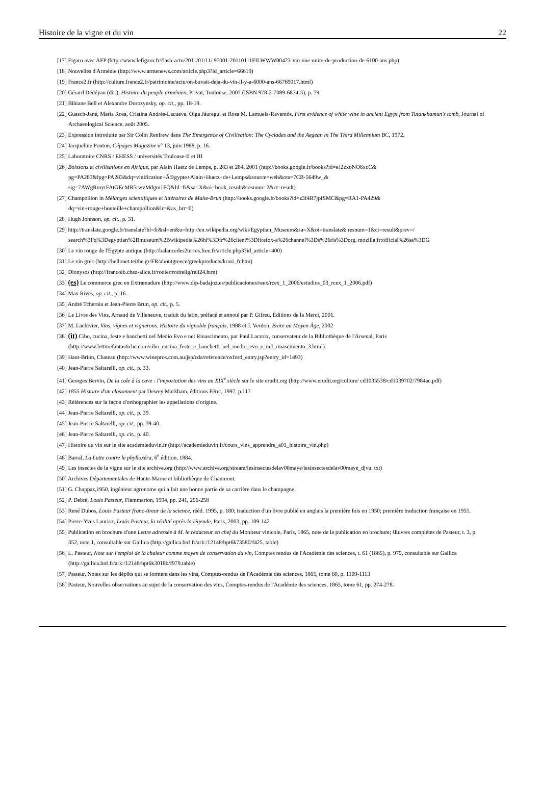Histoire de la vigne et du vin 22
[17] Figaro avec AFP (http://www.lefigaro.fr/flash-actu/2011/01/11/ 97001-20110111FILWWW00423-vin-une-unite-de-production-de-6100-ans.php)
[18] Nouvelles d'Arménie (http://www.armenews.com/article.php3?id_article=66619)
[19] France2.fr (http://culture.france2.fr/patrimoine/actu/on-buvait-deja-du-vin-il-y-a-6000-ans-66769017.html)
[20] Gérard Dédéyan (dir.), Histoire du peuple arménien, Privat, Toulouse, 2007 (ISBN 978-2-7089-6874-5), p. 79.
[21] Bibiane Bell et Alexandre Dorozynsky, op. cit., pp. 18-19.
[22] Guasch-Jané, María Rosa, Cristina Andrés-Lacueva, Olga Jáuregui et Rosa M. Lamuela-Raventós, First evidence of white wine in ancient Egypt from Tutankhamun's tomb, Journal of Archaeological Science, août 2005.
[23] Expression introduite par Sir Colin Renfrew dans The Emergence of Civilisation: The Cyclades and the Aegean in The Third Millennium BC, 1972.
[24] Jacqueline Ponton, Cépages Magazine n° 13, juin 1988, p. 16.
[25] Laboratoire CNRS / EHESS / universités Toulouse-II et III
[26] Boissons et civilisations en Afrique, par Alain Huetz de Lemps, p. 283 et 284, 2001 (http://books.google.fr/books?id=eJ2zxoNO6xcC& pg=PA283&lpg=PA283&dq=vinification+Ã©gypte+Alain+Huetz+de+Lemps&source=web&ots=7CB-5649w_& sig=7AWgRmyrFAtGEcMR5rwvMdgm1FQ&hl=fr&sa=X&oi=book_result&resnum=2&ct=result)
[27] Champollion in Mélanges scientifiques et littéraires de Malte-Brun (http://books.google.fr/books?id=z3f4R7jpfSMC&pg=RA1-PA429& dq=vin+rouge+bouteille+champollion&lr=&as_brr=0)
[28] Hugh Johnson, op. cit., p. 31.
[29] http://translate.google.fr/translate?hl=fr&sl=en&u=http://en.wikipedia.org/wiki/Egyptian_Museum&sa=X&oi=translate& resnum=1&ct=result&prev=/
search%3Fq%3Degyptian%2Bmuseum%2Bwikipedia%26hl%3Dfr%26client%3Dfirefox-a%26channel%3Ds%26rls%3Dorg. mozilla:fr:official%26sa%3DG
[30] Le vin rouge de l'Égypte antique (http://balancedes2terres.free.fr/article.php3?id_article=400)
[31] Le vin grec (http://hellonet.teithe.gr/FR/aboutgreece/greekproducts/krasi_fr.htm)
[32] Dionysos (http://francoib.chez-alice.fr/rodier/rodrelig/reli24.htm)
[33] (es) Le commerce grec en Extramadure (http://www.dip-badajoz.es/publicaciones/reex/rcex_1_2006/estudios_03_rcex_1_2006.pdf)
[34] Max Rives, op. cit., p. 16.
[35] André Tchernia et Jean-Pierre Brun, op. cit., p. 5.
[36] Le Livre des Vins, Arnaud de Villeneuve, traduit du latin, préfacé et annoté par P. Gifreu, Éditions de la Merci, 2001.
[37] M. Lachivier, Vins, vignes et vignerons. Histoire du vignoble français, 1988 et J. Verdon, Boire au Moyen Âge, 2002
[38] (it) Cibo, cucina, feste e banchetti nel Medio Evo e nel Rinascimento, par Paul Lacroix, conservateur de la Bibliothèque de l'Arsenal, Paris (http://www.letturefantastiche.com/cibo_cucina_feste_e_banchetti_nel_medio_evo_e_nel_rinascimento_3.html)
[39] Haut-Brion, Chateau (http://www.winepros.com.au/jsp/cda/reference/oxford_entry.jsp?entry_id=1493)
[40] Jean-Pierre Saltarelli, op. cit., p. 33.
[41] Georges Bervin, De la cale à la cave : l'importation des vins au XIX<sup>e</sup> siècle sur le site erudit.org (http://www.erudit.org/culture/ cd1035538/cd1039702/7984ac.pdf)
[42] 1855 Histoire d'un classement par Dewey Markham, éditions Féret, 1997, p.117
[43] Références sur la façon d'orthographier les appellations d'origine.
[44] Jean-Pierre Saltarelli, op. cit., p. 39.
[45] Jean-Pierre Saltarelli, op. cit., pp. 39-40.
[46] Jean-Pierre Saltarelli, op. cit., p. 40.
[47] Histoire du vin sur le site academieduvin.fr (http://academieduvin.fr/cours_vins_apprendre_a01_histoire_vin.php)
[48] Barral, La Lutte contre le phylloxéra, 6<sup>e</sup> édition, 1884.
[49] Les insectes de la vigne sur le site archive.org (http://www.archive.org/stream/lesinsectesdelav00maye/lesinsectesdelav00maye_djvu. txt)
[50] Archives Départementales de Haute-Marne et bibliothèque de Chaumont.
[51] G. Chappaz,1950, ingénieur agronome qui a fait une bonne partie de sa carrière dans le champagne.
[52] P. Debré, Louis Pasteur, Flammarion, 1994, pp. 241, 256-258
[53] René Dubos, Louis Pasteur franc-tireur de la science, rééd. 1995, p. 180; traduction d'un livre publié en anglais la première fois en 1950; première traduction française en 1955.
[54] Pierre-Yves Laurioz, Louis Pasteur, la réalité après la légende, Paris, 2003, pp. 109-142
[55] Publication en brochure d'une Lettre adressée à M. le rédacteur en chef du Moniteur vinicole, Paris, 1865, note de la publication en brochure; Œuvres complètes de Pasteur, t. 3, p. 352, note 1, consultable sur Gallica (http://gallica.bnf.fr/ark:/12148/bpt6k73580/f425. table)
[56] L. Pasteur, Note sur l'emploi de la chaleur comme moyen de conservation du vin, Comptes rendus de l'Académie des sciences, t. 61 (1865), p. 979, consultable sur Gallica (http://gallica.bnf.fr/ark:/12148/bpt6k3018b/f979.table)
[57] Pasteur, Notes sur les dépôts qui se forment dans les vins, Comptes-rendus de l'Académie des sciences, 1865, tome 60, p. 1109-1113
[58] Pasteur, Nouvelles observations au sujet de la conservation des vins, Comptes-rendus de l'Académie des sciences, 1865, tome 61, pp. 274-278.